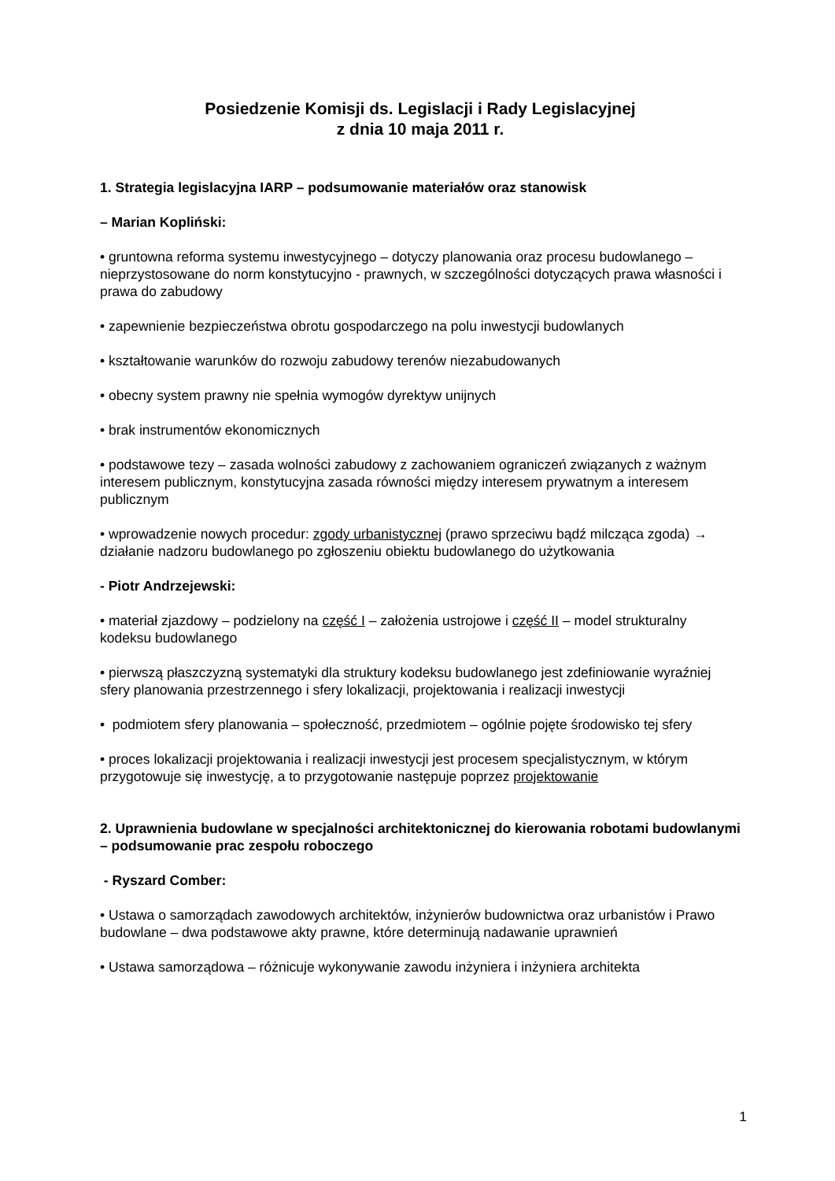Posiedzenie Komisji ds. Legislacji i Rady Legislacyjnej
z dnia 10 maja 2011 r.
1. Strategia legislacyjna IARP – podsumowanie materiałów oraz stanowisk
– Marian Kopliński:
• gruntowna reforma systemu inwestycyjnego – dotyczy planowania oraz procesu budowlanego – nieprzystosowane do norm konstytucyjno - prawnych, w szczególności dotyczących prawa własności i prawa do zabudowy
• zapewnienie bezpieczeństwa obrotu gospodarczego na polu inwestycji budowlanych
• kształtowanie warunków do rozwoju zabudowy terenów niezabudowanych
• obecny system prawny nie spełnia wymogów dyrektyw unijnych
• brak instrumentów ekonomicznych
• podstawowe tezy – zasada wolności zabudowy z zachowaniem ograniczeń związanych z ważnym interesem publicznym, konstytucyjna zasada równości między interesem prywatnym a interesem publicznym
• wprowadzenie nowych procedur: zgody urbanistycznej (prawo sprzeciwu bądź milcząca zgoda) → działanie nadzoru budowlanego po zgłoszeniu obiektu budowlanego do użytkowania
- Piotr Andrzejewski:
• materiał zjazdowy – podzielony na część I – założenia ustrojowe i część II – model strukturalny kodeksu budowlanego
• pierwszą płaszczyzną systematyki dla struktury kodeksu budowlanego jest zdefiniowanie wyraźniej sfery planowania przestrzennego i sfery lokalizacji, projektowania i realizacji inwestycji
• podmiotem sfery planowania – społeczność, przedmiotem – ogólnie pojęte środowisko tej sfery
• proces lokalizacji projektowania i realizacji inwestycji jest procesem specjalistycznym, w którym przygotowuje się inwestycję, a to przygotowanie następuje poprzez projektowanie
2. Uprawnienia budowlane w specjalności architektonicznej do kierowania robotami budowlanymi – podsumowanie prac zespołu roboczego
- Ryszard Comber:
• Ustawa o samorządach zawodowych architektów, inżynierów budownictwa oraz urbanistów i Prawo budowlane – dwa podstawowe akty prawne, które determinują nadawanie uprawnień
• Ustawa samorządowa – różnicuje wykonywanie zawodu inżyniera i inżyniera architekta
1